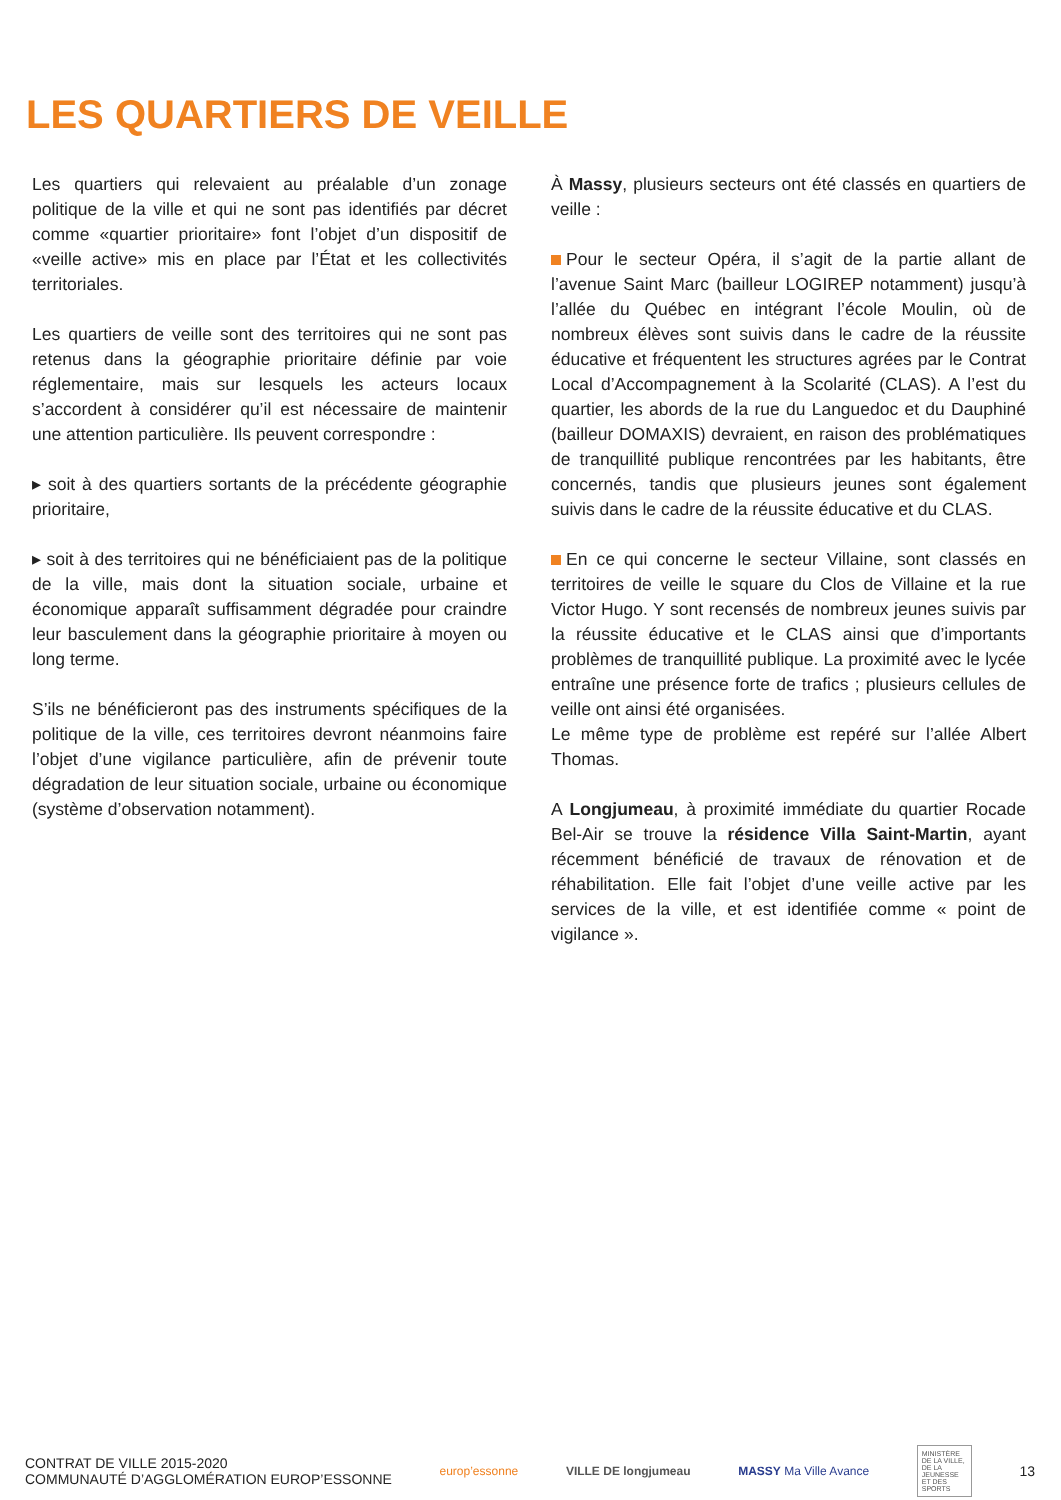LES QUARTIERS DE VEILLE
Les quartiers qui relevaient au préalable d’un zonage politique de la ville et qui ne sont pas identifiés par décret comme «quartier prioritaire» font l’objet d’un dispositif de «veille active» mis en place par l’État et les collectivités territoriales.
Les quartiers de veille sont des territoires qui ne sont pas retenus dans la géographie prioritaire définie par voie réglementaire, mais sur lesquels les acteurs locaux s’accordent à considérer qu’il est nécessaire de maintenir une attention particulière. Ils peuvent correspondre :
▸ soit à des quartiers sortants de la précédente géographie prioritaire,
▸ soit à des territoires qui ne bénéficiaient pas de la politique de la ville, mais dont la situation sociale, urbaine et économique apparaît suffisamment dégradée pour craindre leur basculement dans la géographie prioritaire à moyen ou long terme.
S’ils ne bénéficieront pas des instruments spécifiques de la politique de la ville, ces territoires devront néanmoins faire l’objet d’une vigilance particulière, afin de prévenir toute dégradation de leur situation sociale, urbaine ou économique (système d’observation notamment).
À Massy, plusieurs secteurs ont été classés en quartiers de veille :
Pour le secteur Opéra, il s’agit de la partie allant de l’avenue Saint Marc (bailleur LOGIREP notamment) jusqu’à l’allée du Québec en intégrant l’école Moulin, où de nombreux élèves sont suivis dans le cadre de la réussite éducative et fréquentent les structures agrées par le Contrat Local d’Accompagnement à la Scolarité (CLAS). A l’est du quartier, les abords de la rue du Languedoc et du Dauphiné (bailleur DOMAXIS) devraient, en raison des problématiques de tranquillité publique rencontrées par les habitants, être concernés, tandis que plusieurs jeunes sont également suivis dans le cadre de la réussite éducative et du CLAS.
En ce qui concerne le secteur Villaine, sont classés en territoires de veille le square du Clos de Villaine et la rue Victor Hugo. Y sont recensés de nombreux jeunes suivis par la réussite éducative et le CLAS ainsi que d’importants problèmes de tranquillité publique. La proximité avec le lycée entraîne une présence forte de trafics ; plusieurs cellules de veille ont ainsi été organisées.
Le même type de problème est repéré sur l’allée Albert Thomas.
A Longjumeau, à proximité immédiate du quartier Rocade Bel-Air se trouve la résidence Villa Saint-Martin, ayant récemment bénéficié de travaux de rénovation et de réhabilitation. Elle fait l’objet d’une veille active par les services de la ville, et est identifiée comme « point de vigilance ».
CONTRAT DE VILLE 2015-2020
COMMUNAUTÉ D’AGGLOMÉRATION EUROP’ESSONNE
europ’essonne VILLE DE longjumeau MASSY Ma Ville Avance
MINISTÈRE DE LA VILLE, DE LA JEUNESSE ET DES SPORTS
13